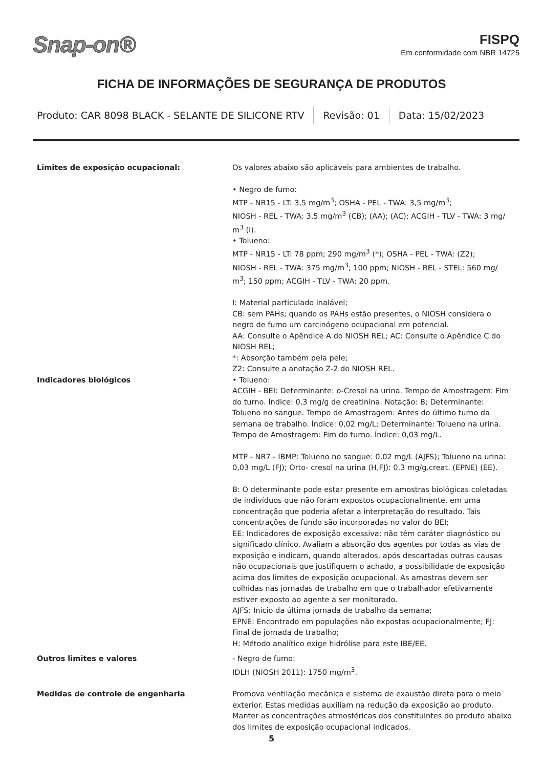Snap-on®
FISPQ
Em conformidade com NBR 14725
FICHA DE INFORMAÇÕES DE SEGURANÇA DE PRODUTOS
Produto: CAR 8098 BLACK - SELANTE DE SILICONE RTV
Revisão: 01 Data: 15/02/2023
Limites de exposição ocupacional: Os valores abaixo são aplicáveis para ambientes de trabalho.
• Negro de fumo:
MTP - NR15 - LT: 3,5 mg/m<sup>3</sup>; OSHA - PEL - TWA: 3,5 mg/m<sup>3</sup>;
NIOSH - REL - TWA: 3,5 mg/m<sup>3</sup> (CB); (AA); (AC); ACGIH - TLV - TWA: 3 mg/ m<sup>3</sup> (I).
• Tolueno:
MTP - NR15 - LT: 78 ppm; 290 mg/m<sup>3</sup> (*); OSHA - PEL - TWA: (Z2);
NIOSH - REL - TWA: 375 mg/m<sup>3</sup>; 100 ppm; NIOSH - REL - STEL: 560 mg/ m<sup>3</sup>; 150 ppm; ACGIH - TLV - TWA: 20 ppm.
I: Material particulado inalável;
CB: sem PAHs; quando os PAHs estão presentes, o NIOSH considera o negro de fumo um carcinógeno ocupacional em potencial.
AA: Consulte o Apêndice A do NIOSH REL; AC: Consulte o Apêndice C do NIOSH REL;
*: Absorção também pela pele;
Z2: Consulte a anotação Z-2 do NIOSH REL.
Indicadores biológicos • Tolueno:
ACGIH - BEI: Determinante: o-Cresol na urina. Tempo de Amostragem: Fim do turno. Índice: 0,3 mg/g de creatinina. Notação: B; Determinante: Tolueno no sangue. Tempo de Amostragem: Antes do último turno da semana de trabalho. Índice: 0,02 mg/L; Determinante: Tolueno na urina. Tempo de Amostragem: Fim do turno. Índice: 0,03 mg/L.
MTP - NR7 - IBMP: Tolueno no sangue: 0,02 mg/L (AJFS); Tolueno na urina: 0,03 mg/L (FJ); Orto- cresol na urina (H,FJ): 0.3 mg/g.creat. (EPNE) (EE).
B: O determinante pode estar presente em amostras biológicas coletadas de indivíduos que não foram expostos ocupacionalmente, em uma concentração que poderia afetar a interpretação do resultado. Tais concentrações de fundo são incorporadas no valor do BEI;
EE: Indicadores de exposição excessiva: não têm caráter diagnóstico ou significado clínico. Avaliam a absorção dos agentes por todas as vias de exposição e indicam, quando alterados, após descartadas outras causas não ocupacionais que justifiquem o achado, a possibilidade de exposição acima dos limites de exposição ocupacional. As amostras devem ser colhidas nas jornadas de trabalho em que o trabalhador efetivamente estiver exposto ao agente a ser monitorado.
AJFS: Início da última jornada de trabalho da semana;
EPNE: Encontrado em populações não expostas ocupacionalmente; FJ: Final de jornada de trabalho;
H: Método analítico exige hidrólise para este IBE/EE.
Outros limites e valores - Negro de fumo:
IDLH (NIOSH 2011): 1750 mg/m<sup>3</sup>.
Medidas de controle de engenharia Promova ventilação mecânica e sistema de exaustão direta para o meio exterior. Estas medidas auxiliam na redução da exposição ao produto. Manter as concentrações atmosféricas dos constituintes do produto abaixo dos limites de exposição ocupacional indicados.
5